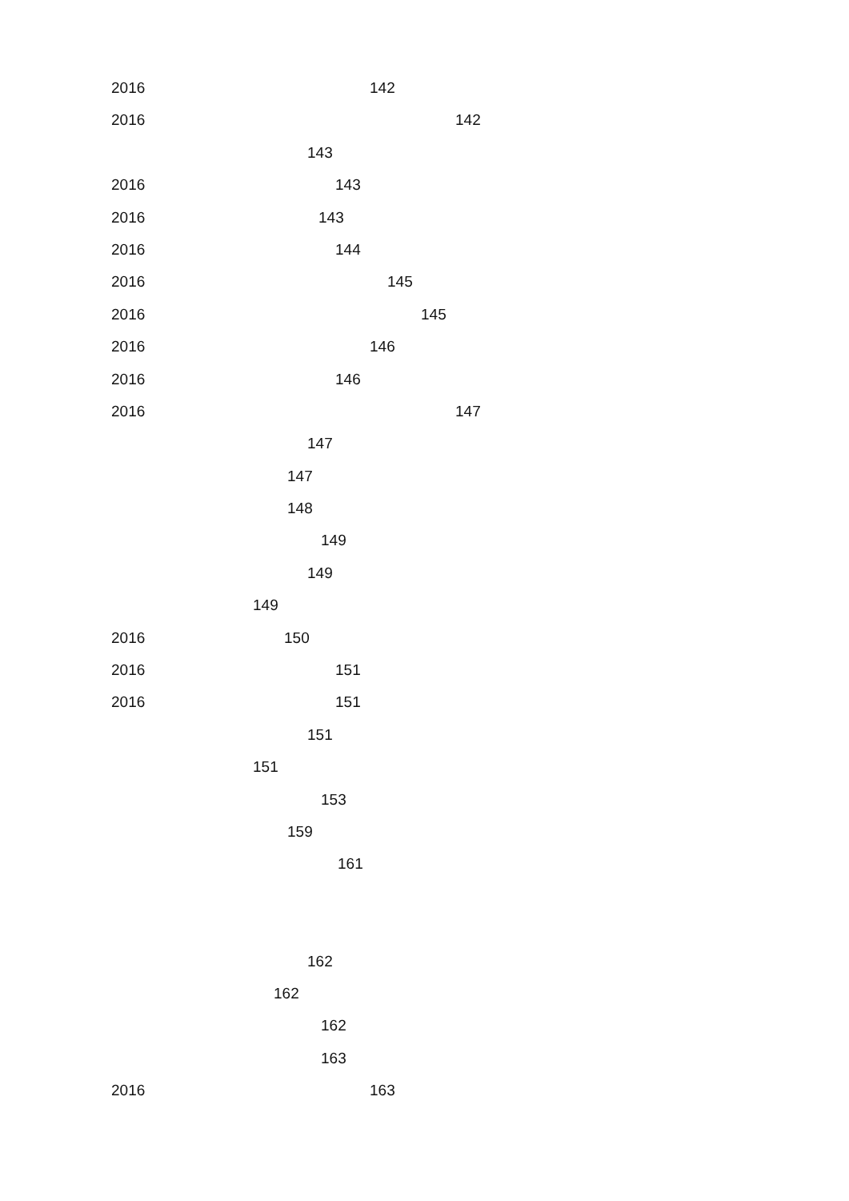2016 142
2016 142
143
2016 143
2016 143
2016 144
2016 145
2016 145
2016 146
2016 146
2016 147
147
147
148
149
149
149
2016 150
2016 151
2016 151
151
151
153
159
161
162
162
162
163
2016 163